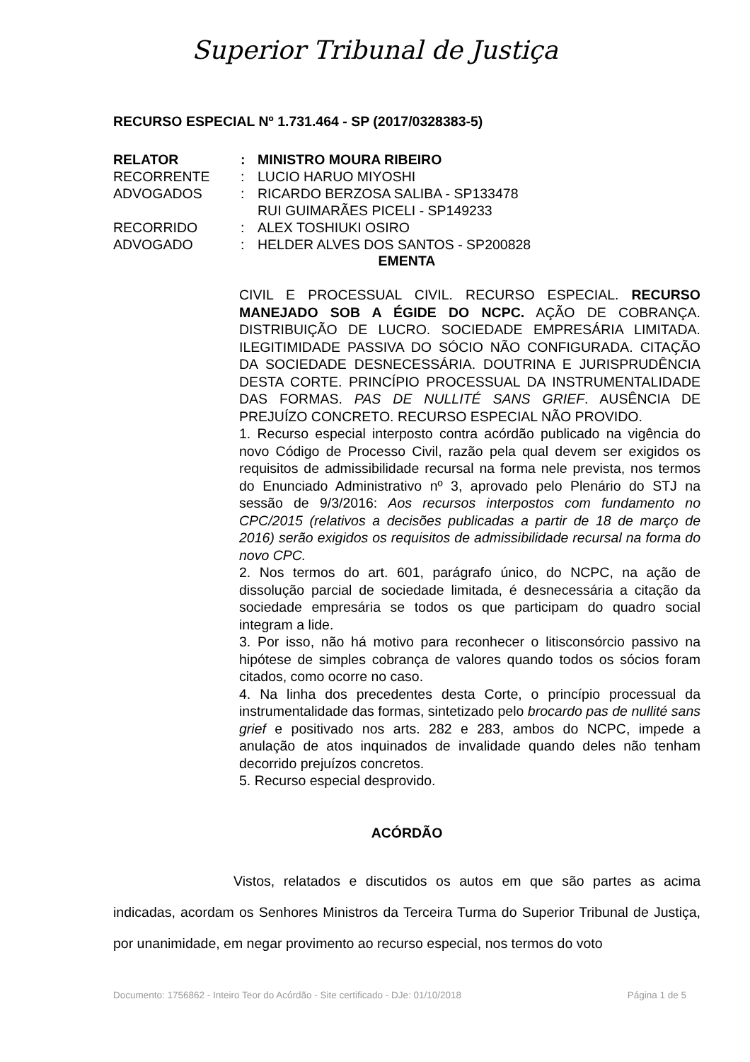Superior Tribunal de Justiça
RECURSO ESPECIAL Nº 1.731.464 - SP (2017/0328383-5)
| RELATOR | : | MINISTRO MOURA RIBEIRO |
| RECORRENTE | : | LUCIO HARUO MIYOSHI |
| ADVOGADOS | : | RICARDO BERZOSA SALIBA - SP133478 RUI GUIMARÃES PICELI - SP149233 |
| RECORRIDO | : | ALEX TOSHIUKI OSIRO |
| ADVOGADO | : | HELDER ALVES DOS SANTOS - SP200828 |
EMENTA
CIVIL E PROCESSUAL CIVIL. RECURSO ESPECIAL. RECURSO MANEJADO SOB A ÉGIDE DO NCPC. AÇÃO DE COBRANÇA. DISTRIBUIÇÃO DE LUCRO. SOCIEDADE EMPRESÁRIA LIMITADA. ILEGITIMIDADE PASSIVA DO SÓCIO NÃO CONFIGURADA. CITAÇÃO DA SOCIEDADE DESNECESSÁRIA. DOUTRINA E JURISPRUDÊNCIA DESTA CORTE. PRINCÍPIO PROCESSUAL DA INSTRUMENTALIDADE DAS FORMAS. PAS DE NULLITÉ SANS GRIEF. AUSÊNCIA DE PREJUÍZO CONCRETO. RECURSO ESPECIAL NÃO PROVIDO.
1. Recurso especial interposto contra acórdão publicado na vigência do novo Código de Processo Civil, razão pela qual devem ser exigidos os requisitos de admissibilidade recursal na forma nele prevista, nos termos do Enunciado Administrativo nº 3, aprovado pelo Plenário do STJ na sessão de 9/3/2016: Aos recursos interpostos com fundamento no CPC/2015 (relativos a decisões publicadas a partir de 18 de março de 2016) serão exigidos os requisitos de admissibilidade recursal na forma do novo CPC.
2. Nos termos do art. 601, parágrafo único, do NCPC, na ação de dissolução parcial de sociedade limitada, é desnecessária a citação da sociedade empresária se todos os que participam do quadro social integram a lide.
3. Por isso, não há motivo para reconhecer o litisconsórcio passivo na hipótese de simples cobrança de valores quando todos os sócios foram citados, como ocorre no caso.
4. Na linha dos precedentes desta Corte, o princípio processual da instrumentalidade das formas, sintetizado pelo brocardo pas de nullité sans grief e positivado nos arts. 282 e 283, ambos do NCPC, impede a anulação de atos inquinados de invalidade quando deles não tenham decorrido prejuízos concretos.
5. Recurso especial desprovido.
ACÓRDÃO
Vistos, relatados e discutidos os autos em que são partes as acima indicadas, acordam os Senhores Ministros da Terceira Turma do Superior Tribunal de Justiça, por unanimidade, em negar provimento ao recurso especial, nos termos do voto
Documento: 1756862 - Inteiro Teor do Acórdão - Site certificado - DJe: 01/10/2018 Página 1 de 5